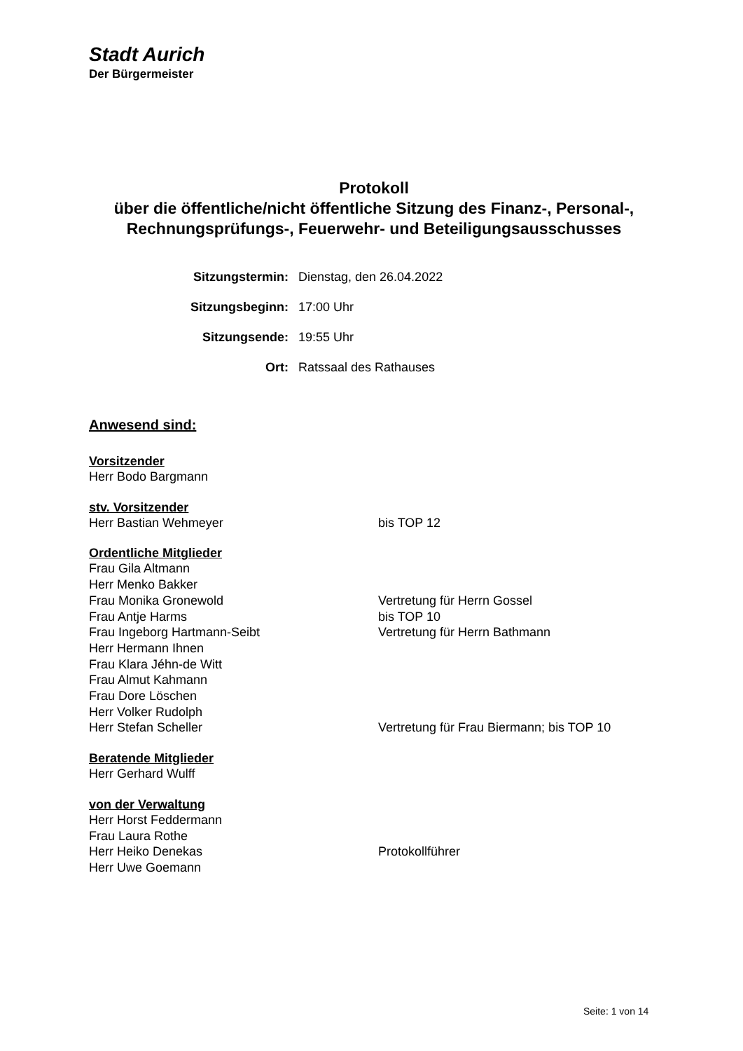Stadt Aurich
Der Bürgermeister
Protokoll
über die öffentliche/nicht öffentliche Sitzung des Finanz-, Personal-,
Rechnungsprüfungs-, Feuerwehr- und Beteiligungsausschusses
Sitzungstermin: Dienstag, den 26.04.2022
Sitzungsbeginn: 17:00 Uhr
Sitzungsende: 19:55 Uhr
Ort: Ratssaal des Rathauses
Anwesend sind:
Vorsitzender
Herr Bodo Bargmann
stv. Vorsitzender
Herr Bastian Wehmeyer bis TOP 12
Ordentliche Mitglieder
Frau Gila Altmann
Herr Menko Bakker
Frau Monika Gronewold Vertretung für Herrn Gossel
Frau Antje Harms bis TOP 10
Frau Ingeborg Hartmann-Seibt Vertretung für Herrn Bathmann
Herr Hermann Ihnen
Frau Klara Jéhn-de Witt
Frau Almut Kahmann
Frau Dore Löschen
Herr Volker Rudolph
Herr Stefan Scheller Vertretung für Frau Biermann; bis TOP 10
Beratende Mitglieder
Herr Gerhard Wulff
von der Verwaltung
Herr Horst Feddermann
Frau Laura Rothe
Herr Heiko Denekas Protokollführer
Herr Uwe Goemann
Seite: 1 von 14